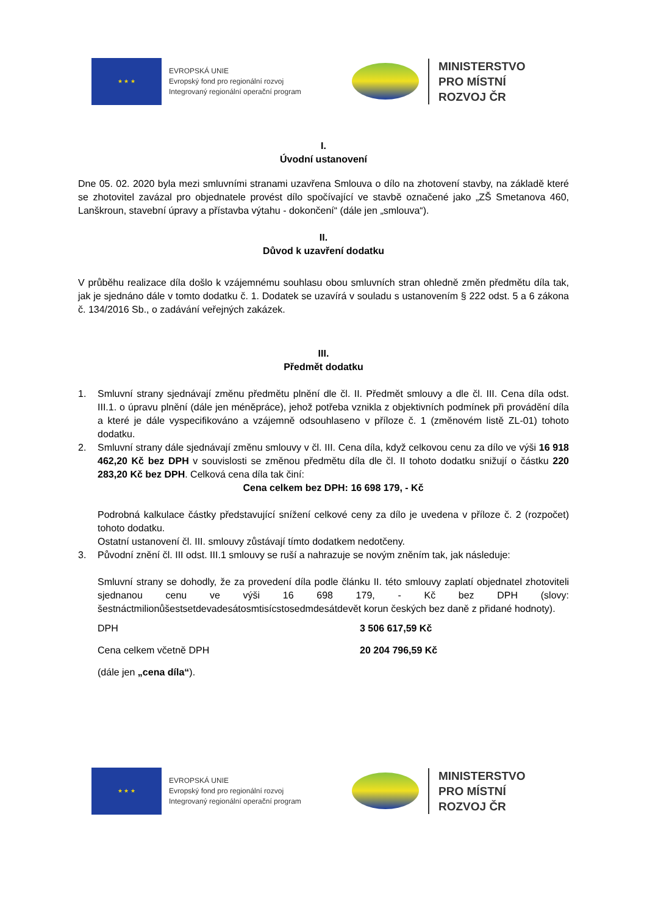★ ★ ★
EVROPSKÁ UNIE
Evropský fond pro regionální rozvoj
Integrovaný regionální operační program
MINISTERSTVO
PRO MÍSTNÍ
ROZVOJ ČR
I.
Úvodní ustanovení
Dne 05. 02. 2020 byla mezi smluvními stranami uzavřena Smlouva o dílo na zhotovení stavby, na základě které se zhotovitel zavázal pro objednatele provést dílo spočívající ve stavbě označené jako „ZŠ Smetanova 460, Lanškroun, stavební úpravy a přístavba výtahu - dokončení“ (dále jen „smlouva“).
II.
Důvod k uzavření dodatku
V průběhu realizace díla došlo k vzájemnému souhlasu obou smluvních stran ohledně změn předmětu díla tak, jak je sjednáno dále v tomto dodatku č. 1. Dodatek se uzavírá v souladu s ustanovením § 222 odst. 5 a 6 zákona č. 134/2016 Sb., o zadávání veřejných zakázek.
III.
Předmět dodatku
1. Smluvní strany sjednávají změnu předmětu plnění dle čl. II. Předmět smlouvy a dle čl. III. Cena díla odst. III.1. o úpravu plnění (dále jen méněpráce), jehož potřeba vznikla z objektivních podmínek při provádění díla a které je dále vyspecifikováno a vzájemně odsouhlaseno v příloze č. 1 (změnovém listě ZL-01) tohoto dodatku.
2. Smluvní strany dále sjednávají změnu smlouvy v čl. III. Cena díla, když celkovou cenu za dílo ve výši 16 918 462,20 Kč bez DPH v souvislosti se změnou předmětu díla dle čl. II tohoto dodatku snižují o částku 220 283,20 Kč bez DPH. Celková cena díla tak činí:
Cena celkem bez DPH: 16 698 179, - Kč
Podrobná kalkulace částky představující snížení celkové ceny za dílo je uvedena v příloze č. 2 (rozpočet) tohoto dodatku.
Ostatní ustanovení čl. III. smlouvy zůstávají tímto dodatkem nedotčeny.
3. Původní znění čl. III odst. III.1 smlouvy se ruší a nahrazuje se novým zněním tak, jak následuje:
Smluvní strany se dohodly, že za provedení díla podle článku II. této smlouvy zaplatí objednatel zhotoviteli sjednanou cenu ve výši 16 698 179, - Kč bez DPH (slovy: šestnáctmilionůšestsetdevadesátosmtisícstosedmdesátdevět korun českých bez daně z přidané hodnoty).
DPH 3 506 617,59 Kč
Cena celkem včetně DPH 20 204 796,59 Kč
(dále jen „cena díla“).
★ ★ ★
EVROPSKÁ UNIE
Evropský fond pro regionální rozvoj
Integrovaný regionální operační program
MINISTERSTVO
PRO MÍSTNÍ
ROZVOJ ČR